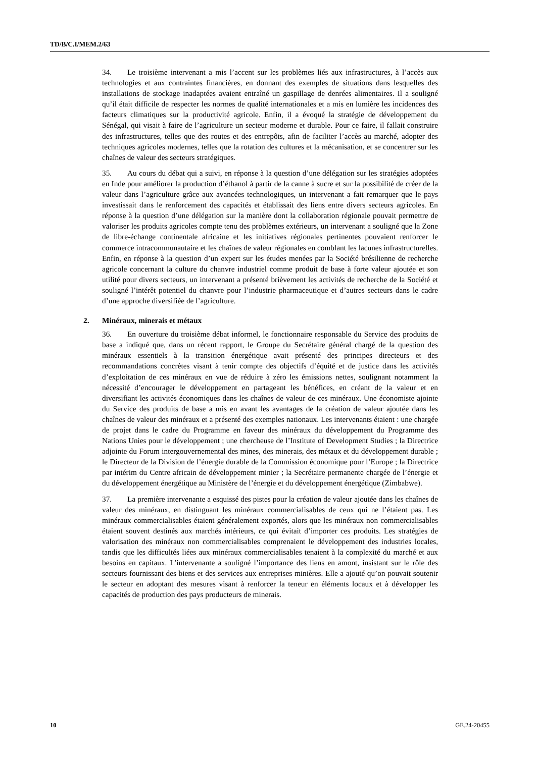TD/B/C.I/MEM.2/63
34. Le troisième intervenant a mis l’accent sur les problèmes liés aux infrastructures, à l’accès aux technologies et aux contraintes financières, en donnant des exemples de situations dans lesquelles des installations de stockage inadaptées avaient entraîné un gaspillage de denrées alimentaires. Il a souligné qu’il était difficile de respecter les normes de qualité internationales et a mis en lumière les incidences des facteurs climatiques sur la productivité agricole. Enfin, il a évoqué la stratégie de développement du Sénégal, qui visait à faire de l’agriculture un secteur moderne et durable. Pour ce faire, il fallait construire des infrastructures, telles que des routes et des entrepôts, afin de faciliter l’accès au marché, adopter des techniques agricoles modernes, telles que la rotation des cultures et la mécanisation, et se concentrer sur les chaînes de valeur des secteurs stratégiques.
35. Au cours du débat qui a suivi, en réponse à la question d’une délégation sur les stratégies adoptées en Inde pour améliorer la production d’éthanol à partir de la canne à sucre et sur la possibilité de créer de la valeur dans l’agriculture grâce aux avancées technologiques, un intervenant a fait remarquer que le pays investissait dans le renforcement des capacités et établissait des liens entre divers secteurs agricoles. En réponse à la question d’une délégation sur la manière dont la collaboration régionale pouvait permettre de valoriser les produits agricoles compte tenu des problèmes extérieurs, un intervenant a souligné que la Zone de libre-échange continentale africaine et les initiatives régionales pertinentes pouvaient renforcer le commerce intracommunautaire et les chaînes de valeur régionales en comblant les lacunes infrastructurelles. Enfin, en réponse à la question d’un expert sur les études menées par la Société brésilienne de recherche agricole concernant la culture du chanvre industriel comme produit de base à forte valeur ajoutée et son utilité pour divers secteurs, un intervenant a présenté brièvement les activités de recherche de la Société et souligné l’intérêt potentiel du chanvre pour l’industrie pharmaceutique et d’autres secteurs dans le cadre d’une approche diversifiée de l’agriculture.
2. Minéraux, minerais et métaux
36. En ouverture du troisième débat informel, le fonctionnaire responsable du Service des produits de base a indiqué que, dans un récent rapport, le Groupe du Secrétaire général chargé de la question des minéraux essentiels à la transition énergétique avait présenté des principes directeurs et des recommandations concrètes visant à tenir compte des objectifs d’équité et de justice dans les activités d’exploitation de ces minéraux en vue de réduire à zéro les émissions nettes, soulignant notamment la nécessité d’encourager le développement en partageant les bénéfices, en créant de la valeur et en diversifiant les activités économiques dans les chaînes de valeur de ces minéraux. Une économiste ajointe du Service des produits de base a mis en avant les avantages de la création de valeur ajoutée dans les chaînes de valeur des minéraux et a présenté des exemples nationaux. Les intervenants étaient : une chargée de projet dans le cadre du Programme en faveur des minéraux du développement du Programme des Nations Unies pour le développement ; une chercheuse de l’Institute of Development Studies ; la Directrice adjointe du Forum intergouvernemental des mines, des minerais, des métaux et du développement durable ; le Directeur de la Division de l’énergie durable de la Commission économique pour l’Europe ; la Directrice par intérim du Centre africain de développement minier ; la Secrétaire permanente chargée de l’énergie et du développement énergétique au Ministère de l’énergie et du développement énergétique (Zimbabwe).
37. La première intervenante a esquissé des pistes pour la création de valeur ajoutée dans les chaînes de valeur des minéraux, en distinguant les minéraux commercialisables de ceux qui ne l’étaient pas. Les minéraux commercialisables étaient généralement exportés, alors que les minéraux non commercialisables étaient souvent destinés aux marchés intérieurs, ce qui évitait d’importer ces produits. Les stratégies de valorisation des minéraux non commercialisables comprenaient le développement des industries locales, tandis que les difficultés liées aux minéraux commercialisables tenaient à la complexité du marché et aux besoins en capitaux. L’intervenante a souligné l’importance des liens en amont, insistant sur le rôle des secteurs fournissant des biens et des services aux entreprises minières. Elle a ajouté qu’on pouvait soutenir le secteur en adoptant des mesures visant à renforcer la teneur en éléments locaux et à développer les capacités de production des pays producteurs de minerais.
10 GE.24-20455